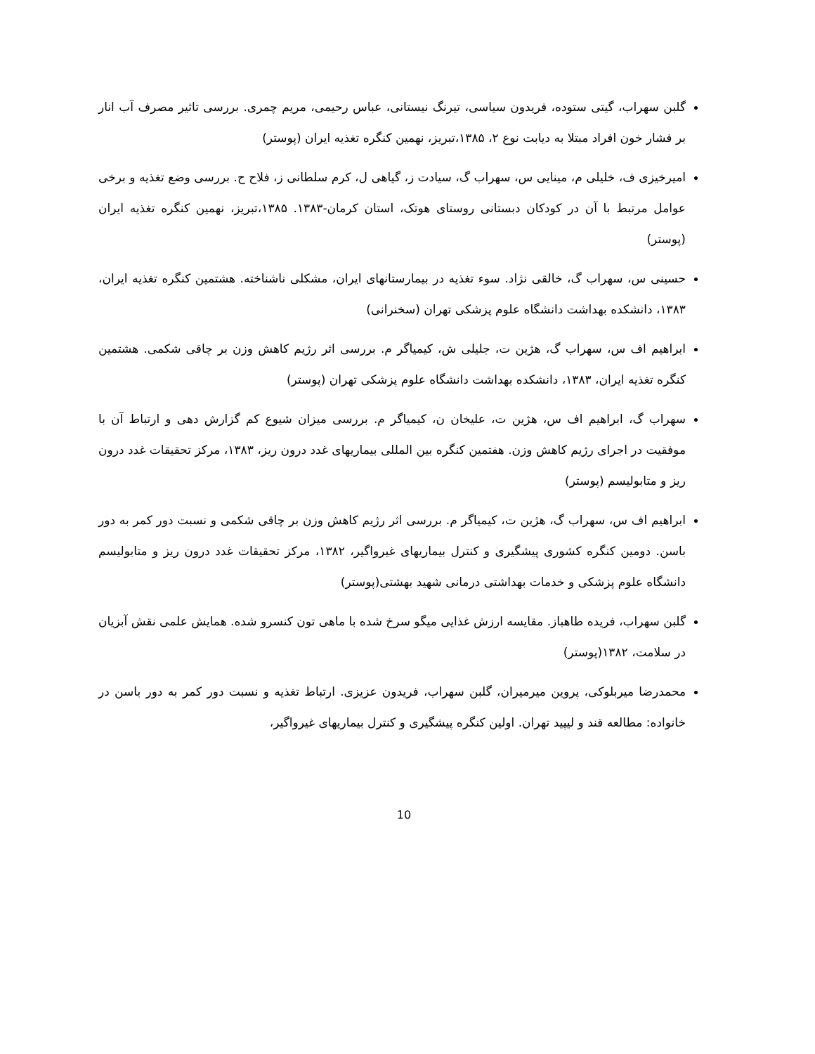گلبن سهراب، گیتی ستوده، فریدون سیاسی، تیرنگ نیستانی، عباس رحیمی، مریم چمری. بررسی تاثیر مصرف آب انار بر فشار خون افراد مبتلا به دیابت نوع ۲، ۱۳۸۵،تبریز، نهمین کنگره تغذیه ایران (پوستر)
امیرخیزی ف، خلیلی م، مینایی س، سهراب گ، سیادت ز، گیاهی ل، کرم سلطانی ز، فلاح ح. بررسی وضع تغذیه و برخی عوامل مرتبط با آن در کودکان دبستانی روستای هوتک، استان کرمان-۱۳۸۳. ۱۳۸۵،تبریز، نهمین کنگره تغذیه ایران (پوستر)
حسینی س، سهراب گ، خالقی نژاد. سوء تغذیه در بیمارستانهای ایران، مشکلی ناشناخته. هشتمین کنگره تغذیه ایران، ۱۳۸۳، دانشکده بهداشت دانشگاه علوم پزشکی تهران (سخنرانی)
ابراهیم اف س، سهراب گ، هژین ت، جلیلی ش، کیمیاگر م. بررسی اثر رژیم کاهش وزن بر چاقی شکمی. هشتمین کنگره تغذیه ایران، ۱۳۸۳، دانشکده بهداشت دانشگاه علوم پزشکی تهران (پوستر)
سهراب گ، ابراهیم اف س، هژین ت، علیخان ن، کیمیاگر م. بررسی میزان شیوع کم گزارش دهی و ارتباط آن با موفقیت در اجرای رژیم کاهش وزن. هفتمین کنگره بین المللی بیماریهای غدد درون ریز، ۱۳۸۳، مرکز تحقیقات غدد درون ریز و متابولیسم (پوستر)
ابراهیم اف س، سهراب گ، هژین ت، کیمیاگر م. بررسی اثر رژیم کاهش وزن بر چاقی شکمی و نسبت دور کمر به دور باسن. دومین کنگره کشوری پیشگیری و کنترل بیماریهای غیرواگیر، ۱۳۸۲، مرکز تحقیقات غدد درون ریز و متابولیسم دانشگاه علوم پزشکی و خدمات بهداشتی درمانی شهید بهشتی(پوستر)
گلبن سهراب، فریده طاهباز. مقایسه ارزش غذایی میگو سرخ شده با ماهی تون کنسرو شده. همایش علمی نقش آبزیان در سلامت، ۱۳۸۲(پوستر)
محمدرضا میربلوکی، پروین میرمیران، گلبن سهراب، فریدون عزیزی. ارتباط تغذیه و نسبت دور کمر به دور باسن در خانواده: مطالعه قند و لیپید تهران. اولین کنگره پیشگیری و کنترل بیماریهای غیرواگیر،
10